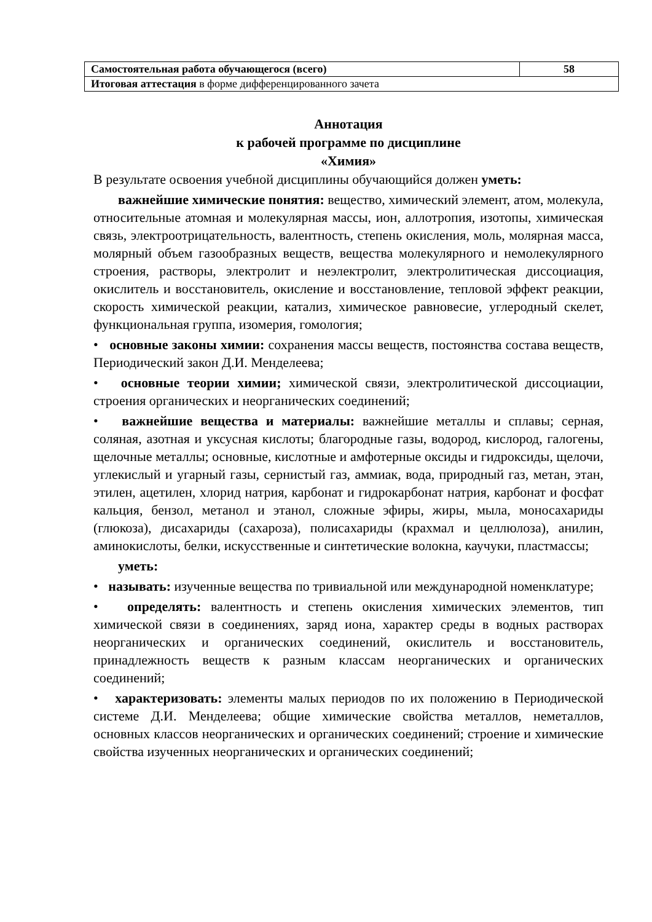| Самостоятельная работа обучающегося (всего) | 58 |
| Итоговая аттестация в форме дифференцированного зачета | |
Аннотация
к рабочей программе по дисциплине
«Химия»
В результате освоения учебной дисциплины обучающийся должен уметь:
важнейшие химические понятия: вещество, химический элемент, атом, молекула, относительные атомная и молекулярная массы, ион, аллотропия, изотопы, химическая связь, электроотрицательность, валентность, степень окисления, моль, молярная масса, молярный объем газообразных веществ, вещества молекулярного и немолекулярного строения, растворы, электролит и неэлектролит, электролитическая диссоциация, окислитель и восстановитель, окисление и восстановление, тепловой эффект реакции, скорость химической реакции, катализ, химическое равновесие, углеродный скелет, функциональная группа, изомерия, гомология;
• основные законы химии: сохранения массы веществ, постоянства состава веществ, Периодический закон Д.И. Менделеева;
• основные теории химии; химической связи, электролитической диссоциации, строения органических и неорганических соединений;
• важнейшие вещества и материалы: важнейшие металлы и сплавы; серная, соляная, азотная и уксусная кислоты; благородные газы, водород, кислород, галогены, щелочные металлы; основные, кислотные и амфотерные оксиды и гидроксиды, щелочи, углекислый и угарный газы, сернистый газ, аммиак, вода, природный газ, метан, этан, этилен, ацетилен, хлорид натрия, карбонат и гидрокарбонат натрия, карбонат и фосфат кальция, бензол, метанол и этанол, сложные эфиры, жиры, мыла, моносахариды (глюкоза), дисахариды (сахароза), полисахариды (крахмал и целлюлоза), анилин, аминокислоты, белки, искусственные и синтетические волокна, каучуки, пластмассы;
уметь:
• называть: изученные вещества по тривиальной или международной номенклатуре;
• определять: валентность и степень окисления химических элементов, тип химической связи в соединениях, заряд иона, характер среды в водных растворах неорганических и органических соединений, окислитель и восстановитель, принадлежность веществ к разным классам неорганических и органических соединений;
• характеризовать: элементы малых периодов по их положению в Периодической системе Д.И. Менделеева; общие химические свойства металлов, неметаллов, основных классов неорганических и органических соединений; строение и химические свойства изученных неорганических и органических соединений;